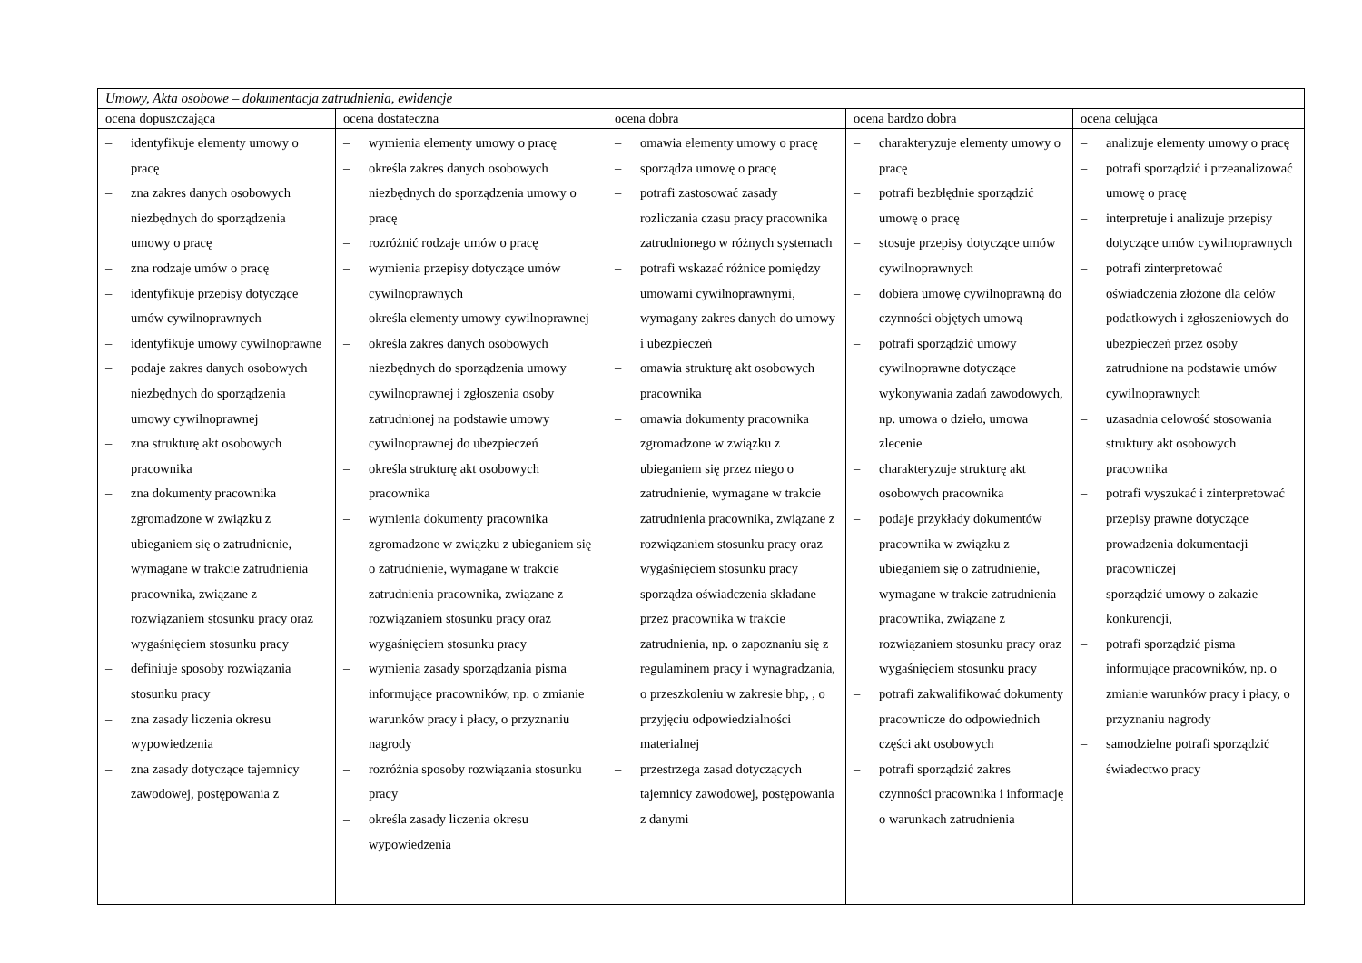| Umowy, Akta osobowe – dokumentacja zatrudnienia, ewidencje | | | | |
| ocena dopuszczająca | ocena dostateczna | ocena dobra | ocena bardzo dobra | ocena celująca |
| – identyfikuje elementy umowy o pracę – zna zakres danych osobowych niezbędnych do sporządzenia umowy o pracę – zna rodzaje umów o pracę – identyfikuje przepisy dotyczące umów cywilnoprawnych – identyfikuje umowy cywilnoprawne – podaje zakres danych osobowych niezbędnych do sporządzenia umowy cywilnoprawnej – zna strukturę akt osobowych pracownika – zna dokumenty pracownika zgromadzone w związku z ubieganiem się o zatrudnienie, wymagane w trakcie zatrudnienia pracownika, związane z rozwiązaniem stosunku pracy oraz wygaśnięciem stosunku pracy – definiuje sposoby rozwiązania stosunku pracy – zna zasady liczenia okresu wypowiedzenia – zna zasady dotyczące tajemnicy zawodowej, postępowania z | – wymienia elementy umowy o pracę – określa zakres danych osobowych niezbędnych do sporządzenia umowy o pracę – rozróżnić rodzaje umów o pracę – wymienia przepisy dotyczące umów cywilnoprawnych – określa elementy umowy cywilnoprawnej – określa zakres danych osobowych niezbędnych do sporządzenia umowy cywilnoprawnej i zgłoszenia osoby zatrudnionej na podstawie umowy cywilnoprawnej do ubezpieczeń – określa strukturę akt osobowych pracownika – wymienia dokumenty pracownika zgromadzone w związku z ubieganiem się o zatrudnienie, wymagane w trakcie zatrudnienia pracownika, związane z rozwiązaniem stosunku pracy oraz wygaśnięciem stosunku pracy – wymienia zasady sporządzania pisma informujące pracowników, np. o zmianie warunków pracy i płacy, o przyznaniu nagrody – rozróżnia sposoby rozwiązania stosunku pracy – określa zasady liczenia okresu wypowiedzenia | – omawia elementy umowy o pracę – sporządza umowę o pracę – potrafi zastosować zasady rozliczania czasu pracy pracownika zatrudnionego w różnych systemach – potrafi wskazać różnice pomiędzy umowami cywilnoprawnymi, wymagany zakres danych do umowy i ubezpieczeń – omawia strukturę akt osobowych pracownika – omawia dokumenty pracownika zgromadzone w związku z ubieganiem się przez niego o zatrudnienie, wymagane w trakcie zatrudnienia pracownika, związane z rozwiązaniem stosunku pracy oraz wygaśnięciem stosunku pracy – sporządza oświadczenia składane przez pracownika w trakcie zatrudnienia, np. o zapoznaniu się z regulaminem pracy i wynagradzania, o przeszkoleniu w zakresie bhp, , o przyjęciu odpowiedzialności materialnej – przestrzega zasad dotyczących tajemnicy zawodowej, postępowania z danymi | – charakteryzuje elementy umowy o pracę – potrafi bezbłędnie sporządzić umowę o pracę – stosuje przepisy dotyczące umów cywilnoprawnych – dobiera umowę cywilnoprawną do czynności objętych umową – potrafi sporządzić umowy cywilnoprawne dotyczące wykonywania zadań zawodowych, np. umowa o dzieło, umowa zlecenie – charakteryzuje strukturę akt osobowych pracownika – podaje przykłady dokumentów pracownika w związku z ubieganiem się o zatrudnienie, wymagane w trakcie zatrudnienia pracownika, związane z rozwiązaniem stosunku pracy oraz wygaśnięciem stosunku pracy – potrafi zakwalifikować dokumenty pracownicze do odpowiednich części akt osobowych – potrafi sporządzić zakres czynności pracownika i informację o warunkach zatrudnienia | – analizuje elementy umowy o pracę – potrafi sporządzić i przeanalizować umowę o pracę – interpretuje i analizuje przepisy dotyczące umów cywilnoprawnych – potrafi zinterpretować oświadczenia złożone dla celów podatkowych i zgłoszeniowych do ubezpieczeń przez osoby zatrudnione na podstawie umów cywilnoprawnych – uzasadnia celowość stosowania struktury akt osobowych pracownika – potrafi wyszukać i zinterpretować przepisy prawne dotyczące prowadzenia dokumentacji pracowniczej – sporządzić umowy o zakazie konkurencji, – potrafi sporządzić pisma informujące pracowników, np. o zmianie warunków pracy i płacy, o przyznaniu nagrody – samodzielne potrafi sporządzić świadectwo pracy |